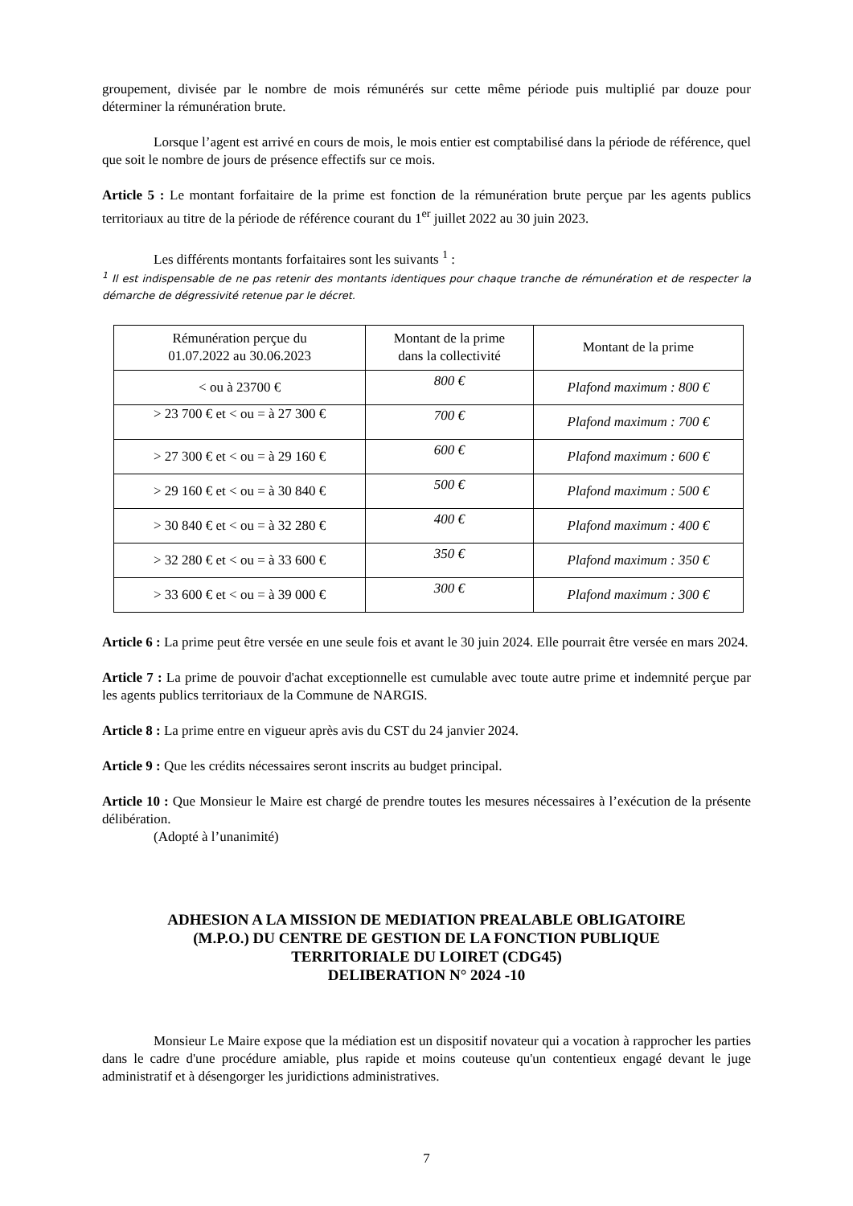groupement, divisée par le nombre de mois rémunérés sur cette même période puis multiplié par douze pour déterminer la rémunération brute.
Lorsque l’agent est arrivé en cours de mois, le mois entier est comptabilisé dans la période de référence, quel que soit le nombre de jours de présence effectifs sur ce mois.
Article 5 : Le montant forfaitaire de la prime est fonction de la rémunération brute perçue par les agents publics territoriaux au titre de la période de référence courant du 1<sup>er</sup> juillet 2022 au 30 juin 2023.
Les différents montants forfaitaires sont les suivants <sup>1</sup> :
<sup>1</sup> Il est indispensable de ne pas retenir des montants identiques pour chaque tranche de rémunération et de respecter la démarche de dégressivité retenue par le décret.
| Rémunération perçue du 01.07.2022 au 30.06.2023 | Montant de la prime dans la collectivité | Montant de la prime |
| --- | --- | --- |
| < ou à 23700 € | 800 € | Plafond maximum : 800 € |
| > 23 700 € et < ou = à 27 300 € | 700 € | Plafond maximum : 700 € |
| > 27 300 € et < ou = à 29 160 € | 600 € | Plafond maximum : 600 € |
| > 29 160 € et < ou = à 30 840 € | 500 € | Plafond maximum : 500 € |
| > 30 840 € et < ou = à 32 280 € | 400 € | Plafond maximum : 400 € |
| > 32 280 € et < ou = à 33 600 € | 350 € | Plafond maximum : 350 € |
| > 33 600 € et < ou = à 39 000 € | 300 € | Plafond maximum : 300 € |
Article 6 : La prime peut être versée en une seule fois et avant le 30 juin 2024. Elle pourrait être versée en mars 2024.
Article 7 : La prime de pouvoir d'achat exceptionnelle est cumulable avec toute autre prime et indemnité perçue par les agents publics territoriaux de la Commune de NARGIS.
Article 8 : La prime entre en vigueur après avis du CST du 24 janvier 2024.
Article 9 : Que les crédits nécessaires seront inscrits au budget principal.
Article 10 : Que Monsieur le Maire est chargé de prendre toutes les mesures nécessaires à l’exécution de la présente délibération.
(Adopté à l’unanimité)
ADHESION A LA MISSION DE MEDIATION PREALABLE OBLIGATOIRE
(M.P.O.) DU CENTRE DE GESTION DE LA FONCTION PUBLIQUE
TERRITORIALE DU LOIRET (CDG45)
DELIBERATION N° 2024 -10
Monsieur Le Maire expose que la médiation est un dispositif novateur qui a vocation à rapprocher les parties dans le cadre d'une procédure amiable, plus rapide et moins couteuse qu'un contentieux engagé devant le juge administratif et à désengorger les juridictions administratives.
7